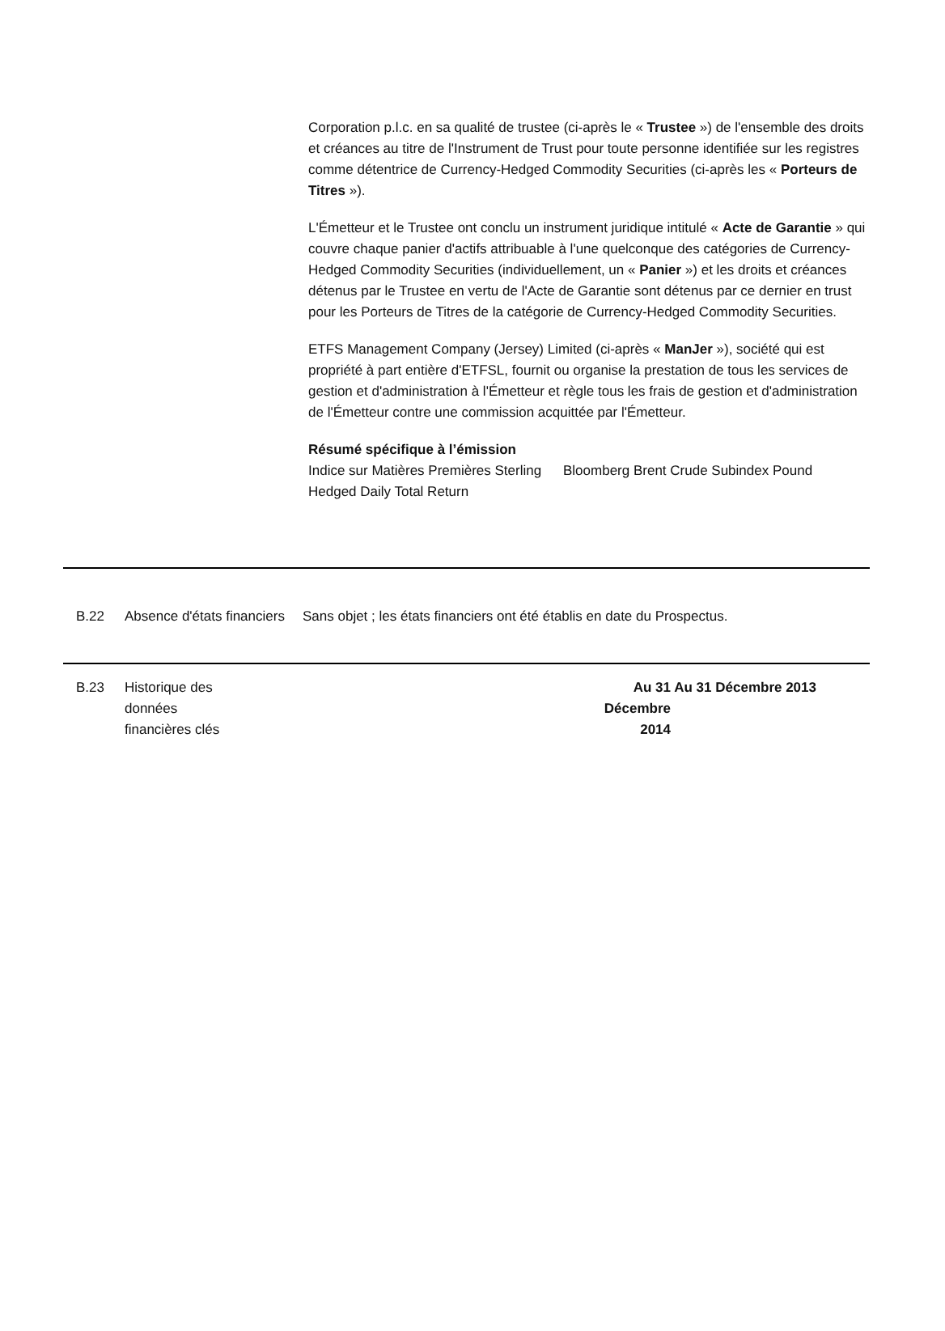Corporation p.l.c. en sa qualité de trustee (ci-après le « Trustee ») de l'ensemble des droits et créances au titre de l'Instrument de Trust pour toute personne identifiée sur les registres comme détentrice de Currency-Hedged Commodity Securities (ci-après les « Porteurs de Titres »).
L'Émetteur et le Trustee ont conclu un instrument juridique intitulé « Acte de Garantie » qui couvre chaque panier d'actifs attribuable à l'une quelconque des catégories de Currency-Hedged Commodity Securities (individuellement, un « Panier ») et les droits et créances détenus par le Trustee en vertu de l'Acte de Garantie sont détenus par ce dernier en trust pour les Porteurs de Titres de la catégorie de Currency-Hedged Commodity Securities.
ETFS Management Company (Jersey) Limited (ci-après « ManJer »), société qui est propriété à part entière d'ETFSL, fournit ou organise la prestation de tous les services de gestion et d'administration à l'Émetteur et règle tous les frais de gestion et d'administration de l'Émetteur contre une commission acquittée par l'Émetteur.
Résumé spécifique à l’émission
Indice sur Matières Premières Sterling Hedged Daily Total Return
Bloomberg Brent Crude Subindex Pound
B.22 Absence d'états financiers
Sans objet ; les états financiers ont été établis en date du Prospectus.
B.23 Historique des données financières clés
Au 31 Décembre 2014
Au 31 Décembre 2013